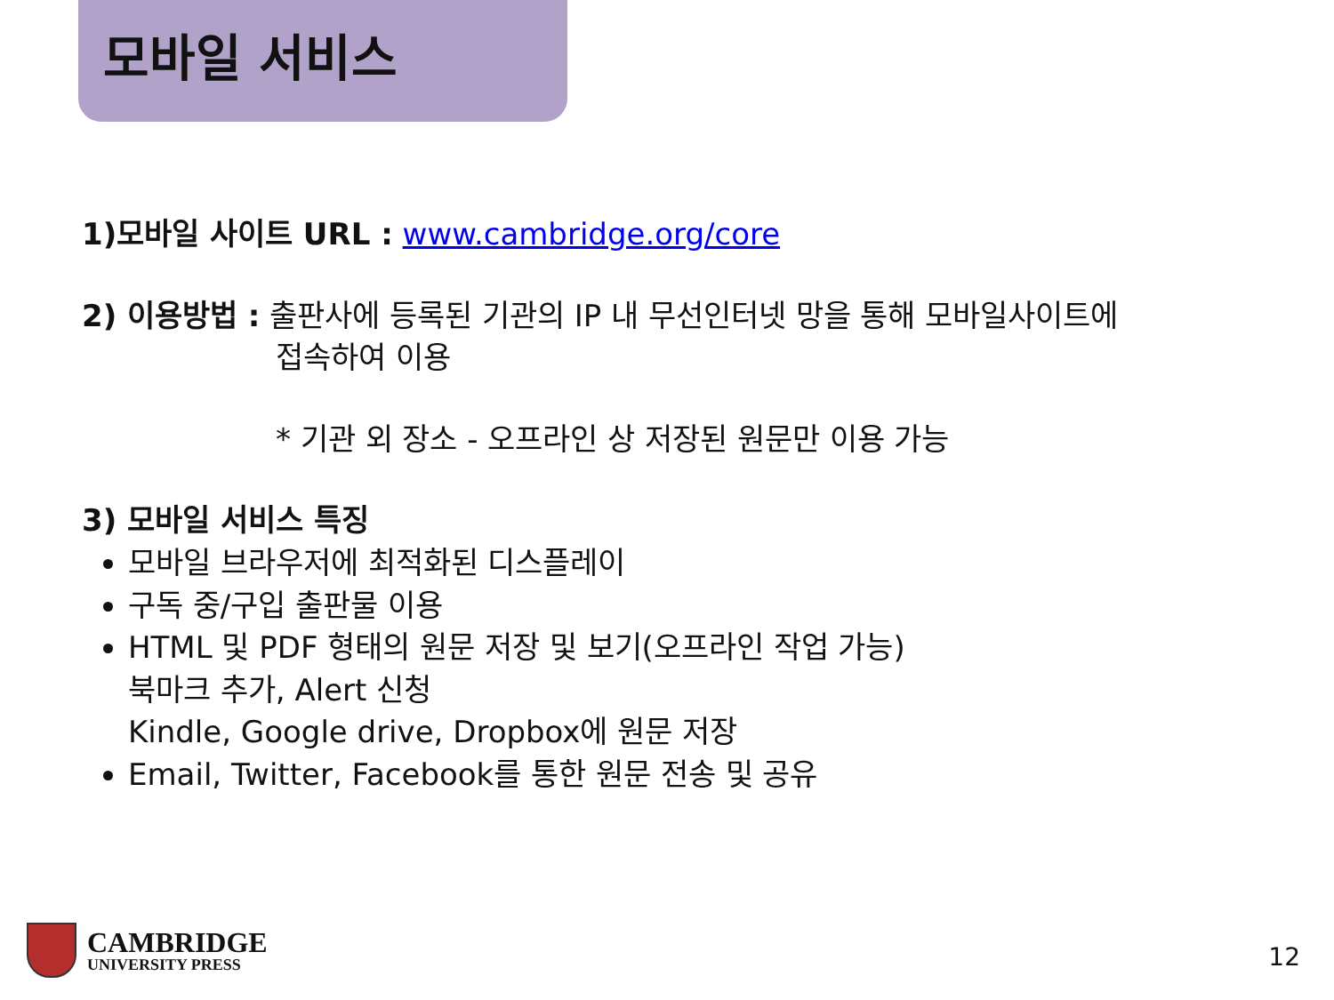모바일 서비스
1)모바일 사이트 URL : www.cambridge.org/core
2) 이용방법 : 출판사에 등록된 기관의 IP 내 무선인터넷 망을 통해 모바일사이트에
접속하여 이용
* 기관 외 장소 - 오프라인 상 저장된 원문만 이용 가능
3) 모바일 서비스 특징
모바일 브라우저에 최적화된 디스플레이
구독 중/구입 출판물 이용
HTML 및 PDF 형태의 원문 저장 및 보기(오프라인 작업 가능)
북마크 추가, Alert 신청
Kindle, Google drive, Dropbox에 원문 저장
Email, Twitter, Facebook를 통한 원문 전송 및 공유
CAMBRIDGE
UNIVERSITY PRESS
12